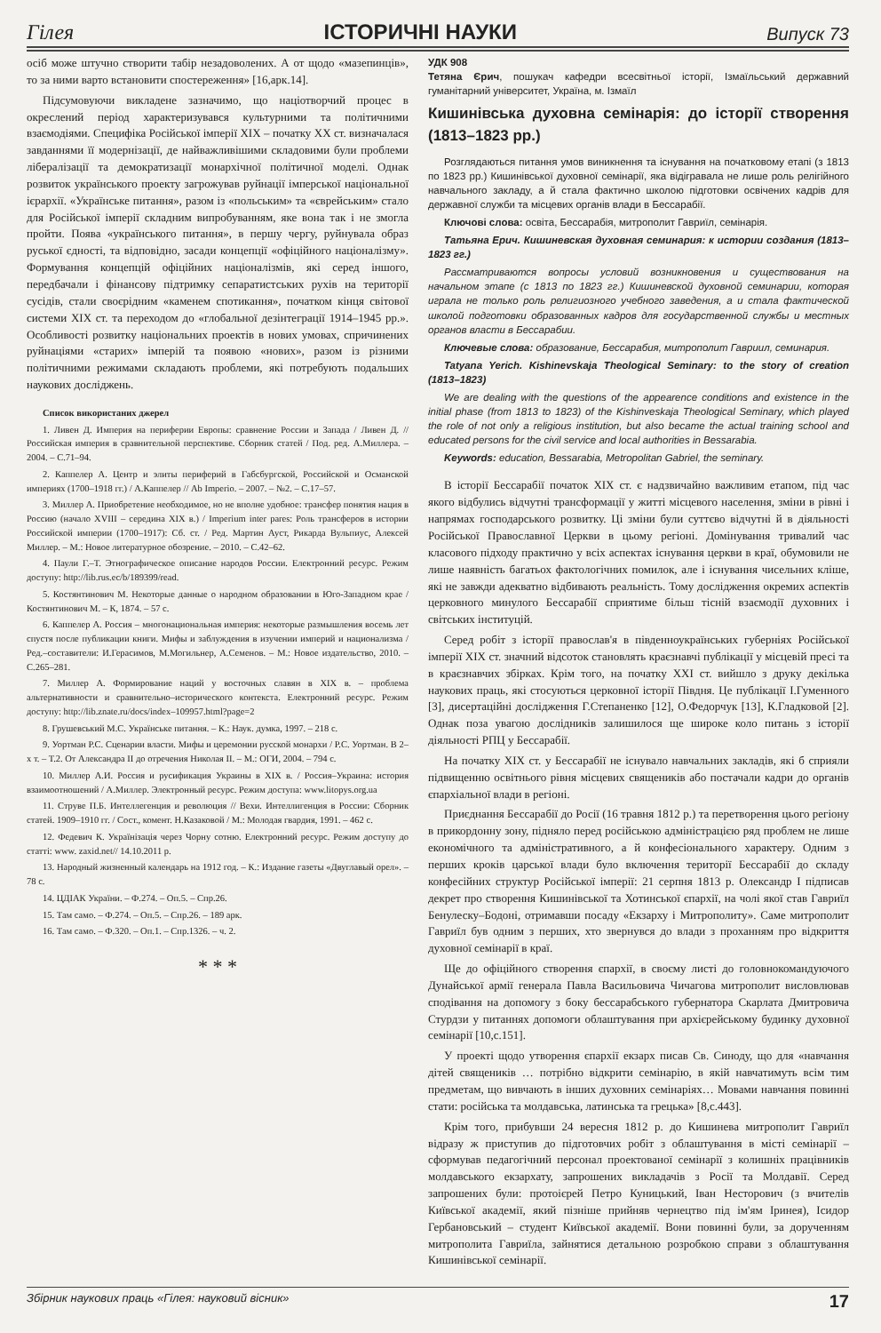Гілея ІСТОРИЧНІ НАУКИ Випуск 73
осіб може штучно створити табір незадоволених. А от щодо «мазепинців», то за ними варто встановити спостереження» [16,арк.14].
Підсумовуючи викладене зазначимо, що націотворчий процес в окреслений період характеризувався культурними та політичними взаємодіями. Специфіка Російської імперії XIX – початку XX ст. визначалася завданнями її модернізації, де найважливішими складовими були проблеми лібералізації та демократизації монархічної політичної моделі. Однак розвиток українського проекту загрожував руйнації імперської національної ієрархії. «Українське питання», разом із «польським» та «єврейським» стало для Російської імперії складним випробуванням, яке вона так і не змогла пройти. Поява «українського питання», в першу чергу, руйнувала образ руської єдності, та відповідно, засади концепції «офіційного націоналізму». Формування концепцій офіційних націоналізмів, які серед іншого, передбачали і фінансову підтримку сепаратистських рухів на території сусідів, стали своєрідним «каменем спотикання», початком кінця світової системи XIX ст. та переходом до «глобальної дезінтеграції 1914–1945 рр.». Особливості розвитку національних проектів в нових умовах, спричинених руйнаціями «старих» імперій та появою «нових», разом із різними політичними режимами складають проблеми, які потребують подальших наукових досліджень.
Список використаних джерел
1. Ливен Д. Империя на периферии Европы: сравнение России и Запада / Ливен Д. // Российская империя в сравнительной перспективе. Сборник статей / Под. ред. А.Миллера. – 2004. – С.71–94.
2. Каппелер А. Центр и элиты периферий в Габсбургской, Российской и Османской империях (1700–1918 гг.) / А.Каппелер // Ab Imperio. – 2007. – №2. – С.17–57.
3. Миллер А. Приобретение необходимое, но не вполне удобное: трансфер понятия нация в Россию (начало XVIII – середина XIX в.) / Imperium inter pares: Роль трансферов в истории Российской империи (1700–1917): Сб. ст. / Ред. Мартин Ауст, Рикарда Вульпиус, Алексей Миллер. – М.: Новое литературное обозрение. – 2010. – С.42–62.
4. Паули Г.–Т. Этнографическое описание народов России. Електронний ресурс. Режим доступу: http://lib.rus.ec/b/189399/read.
5. Костянтинович М. Некоторые данные о народном образовании в Юго-Западном крае / Костянтинович М. – К, 1874. – 57 с.
6. Каппелер А. Россия – многонациональная империя: некоторые размышления восемь лет спустя после публикации книги. Мифы и заблуждения в изучении империй и национализма / Ред.–составители: И.Герасимов, М.Могильнер, А.Семенов. – М.: Новое издательство, 2010. – С.265–281.
7. Миллер А. Формирование наций у восточных славян в XIX в. – проблема альтернативности и сравнительно–исторического контекста. Електронний ресурс. Режим доступу: http://lib.znate.ru/docs/index–109957.html?page=2
8. Грушевський М.С. Українське питання. – К.: Наук. думка, 1997. – 218 с.
9. Уортман Р.С. Сценарии власти. Мифы и церемонии русской монархи / Р.С. Уортман. В 2–х т. – Т.2. От Александра II до отречения Николая II. – М.: ОГИ, 2004. – 794 с.
10. Миллер А.И. Россия и русификация Украины в XIX в. / Россия–Украина: история взаимоотношений / А.Миллер. Электронный ресурс. Режим доступа: www.litopys.org.ua
11. Струве П.Б. Интеллегенция и революция // Вехи. Интеллигенция в России: Сборник статей. 1909–1910 гг. / Сост., комент. Н.Казаковой / М.: Молодая гвардия, 1991. – 462 с.
12. Федевич К. Українізація через Чорну сотню. Електронний ресурс. Режим доступу до статті: www. zaxid.net// 14.10.2011 р.
13. Народный жизненный календарь на 1912 год. – К.: Издание газеты «Двуглавый орел». – 78 с.
14. ЦДІАК України. – Ф.274. – Оп.5. – Спр.26.
15. Там само. – Ф.274. – Оп.5. – Спр.26. – 189 арк.
16. Там само. – Ф.320. – Оп.1. – Спр.1326. – ч. 2.
* * *
УДК 908
Тетяна Єрич, пошукач кафедри всесвітньої історії, Ізмаїльський державний гуманітарний університет, Україна, м. Ізмаїл
Кишинівська духовна семінарія: до історії створення (1813–1823 рр.)
Розглядаються питання умов виникнення та існування на початковому етапі (з 1813 по 1823 рр.) Кишинівської духовної семінарії, яка відігравала не лише роль релігійного навчального закладу, а й стала фактично школою підготовки освічених кадрів для державної служби та місцевих органів влади в Бессарабії.
Ключові слова: освіта, Бессарабія, митрополит Гавриїл, семінарія.
Татьяна Ерич. Кишиневская духовная семинария: к истории создания (1813–1823 гг.)
Рассматриваются вопросы условий возникновения и существования на начальном этапе (с 1813 по 1823 гг.) Кишиневской духовной семинарии, которая играла не только роль религиозного учебного заведения, а и стала фактической школой подготовки образованных кадров для государственной службы и местных органов власти в Бессарабии.
Ключевые слова: образование, Бессарабия, митрополит Гавриил, семинария.
Tatyana Yerich. Kishinevskaja Theological Seminary: to the story of creation (1813–1823)
We are dealing with the questions of the appearence conditions and existence in the initial phase (from 1813 to 1823) of the Kishinveskaja Theological Seminary, which played the role of not only a religious institution, but also became the actual training school and educated persons for the civil service and local authorities in Bessarabia.
Keywords: education, Bessarabia, Metropolitan Gabriel, the seminary.
В історії Бессарабії початок XIX ст. є надзвичайно важливим етапом, під час якого відбулись відчутні трансформації у житті місцевого населення, зміни в рівні і напрямах господарського розвитку. Ці зміни були суттєво відчутні й в діяльності Російської Православної Церкви в цьому регіоні. Домінування тривалий час класового підходу практично у всіх аспектах існування церкви в краї, обумовили не лише наявність багатьох фактологічних помилок, але і існування чисельних кліше, які не завжди адекватно відбивають реальність. Тому дослідження окремих аспектів церковного минулого Бессарабії сприятиме більш тісній взаємодії духовних і світських інституцій.
Серед робіт з історії православ'я в південноукраїнських губерніях Російської імперії XIX ст. значний відсоток становлять краєзнавчі публікації у місцевій пресі та в краєзнавчих збірках. Крім того, на початку XXI ст. вийшло з друку декілька наукових праць, які стосуються церковної історії Півдня. Це публікації І.Гуменного [3], дисертаційні дослідження Г.Степаненко [12], О.Федорчук [13], К.Гладковой [2]. Однак поза увагою дослідників залишилося ще широке коло питань з історії діяльності РПЦ у Бессарабії.
На початку XIX ст. у Бессарабії не існувало навчальних закладів, які б сприяли підвищенню освітнього рівня місцевих священиків або постачали кадри до органів єпархіальної влади в регіоні.
Приєднання Бессарабії до Росії (16 травня 1812 р.) та перетворення цього регіону в прикордонну зону, підняло перед російською адміністрацією ряд проблем не лише економічного та адміністративного, а й конфесіонального характеру. Одним з перших кроків царської влади було включення території Бессарабії до складу конфесійних структур Російської імперії: 21 серпня 1813 р. Олександр I підписав декрет про створення Кишинівської та Хотинської єпархії, на чолі якої став Гавриїл Бенулеску–Бодоні, отримавши посаду «Екзарху і Митрополиту». Саме митрополит Гавриїл був одним з перших, хто звернувся до влади з проханням про відкриття духовної семінарії в краї.
Ще до офіційного створення єпархії, в своєму листі до головнокомандуючого Дунайської армії генерала Павла Васильовича Чичагова митрополит висловлював сподівання на допомогу з боку бессарабського губернатора Скарлата Дмитровича Стурдзи у питаннях допомоги облаштування при архієрейському будинку духовної семінарії [10,с.151].
У проекті щодо утворення єпархії екзарх писав Св. Синоду, що для «навчання дітей священиків … потрібно відкрити семінарію, в якій навчатимуть всім тим предметам, що вивчають в інших духовних семінаріях… Мовами навчання повинні стати: російська та молдавська, латинська та грецька» [8,с.443].
Крім того, прибувши 24 вересня 1812 р. до Кишинева митрополит Гавриїл відразу ж приступив до підготовчих робіт з облаштування в місті семінарії – сформував педагогічний персонал проектованої семінарії з колишніх працівників молдавського екзархату, запрошених викладачів з Росії та Молдавії. Серед запрошених були: протоієрей Петро Куницький, Іван Несторович (з вчителів Київської академії, який пізніше прийняв чернецтво під ім'ям Іринея), Ісидор Гербановський – студент Київської академії. Вони повинні були, за дорученням митрополита Гавриїла, зайнятися детальною розробкою справи з облаштування Кишинівської семінарії.
Збірник наукових праць «Гілея: науковий вісник» 17